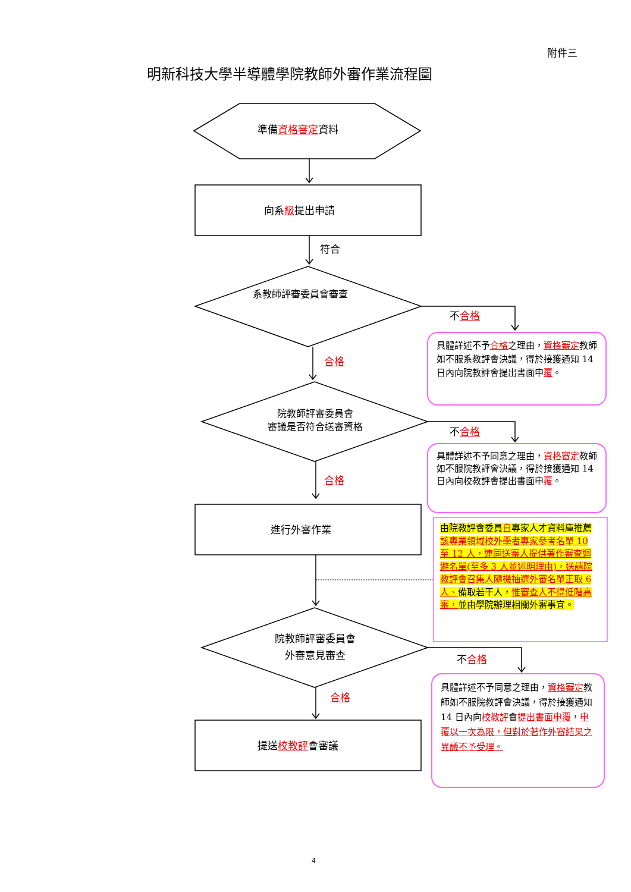附件三
明新科技大學半導體學院教師外審作業流程圖
準備資格審定資料
向系級提出申請
符合
系教師評審委員會審查
不合格
具體詳述不予合格之理由，資格審定教師如不服系教評會決議，得於接獲通知 14 日內向院教評會提出書面申覆。
合格
院教師評審委員會
審議是否符合送審資格
不合格
具體詳述不予同意之理由，資格審定教師如不服院教評會決議，得於接獲通知 14 日內向校教評會提出書面申覆。
合格
進行外審作業
由院教評會委員自專家人才資料庫推薦該專業領域校外學者專家參考名單 10 至 12 人，連同送審人提供著作審查迴避名單(至多 3 人並述明理由)，送請院教評會召集人隨機抽選外審名單正取 6 人、備取若干人，惟審查人不得低階高審，並由學院辦理相關外審事宜。
院教師評審委員會
外審意見審查
不合格
具體詳述不予同意之理由，資格審定教師如不服院教評會決議，得於接獲通知 14 日內向校教評會提出書面申覆，申覆以一次為限，但對於著作外審結果之異議不予受理。
合格
提送校教評會審議
4